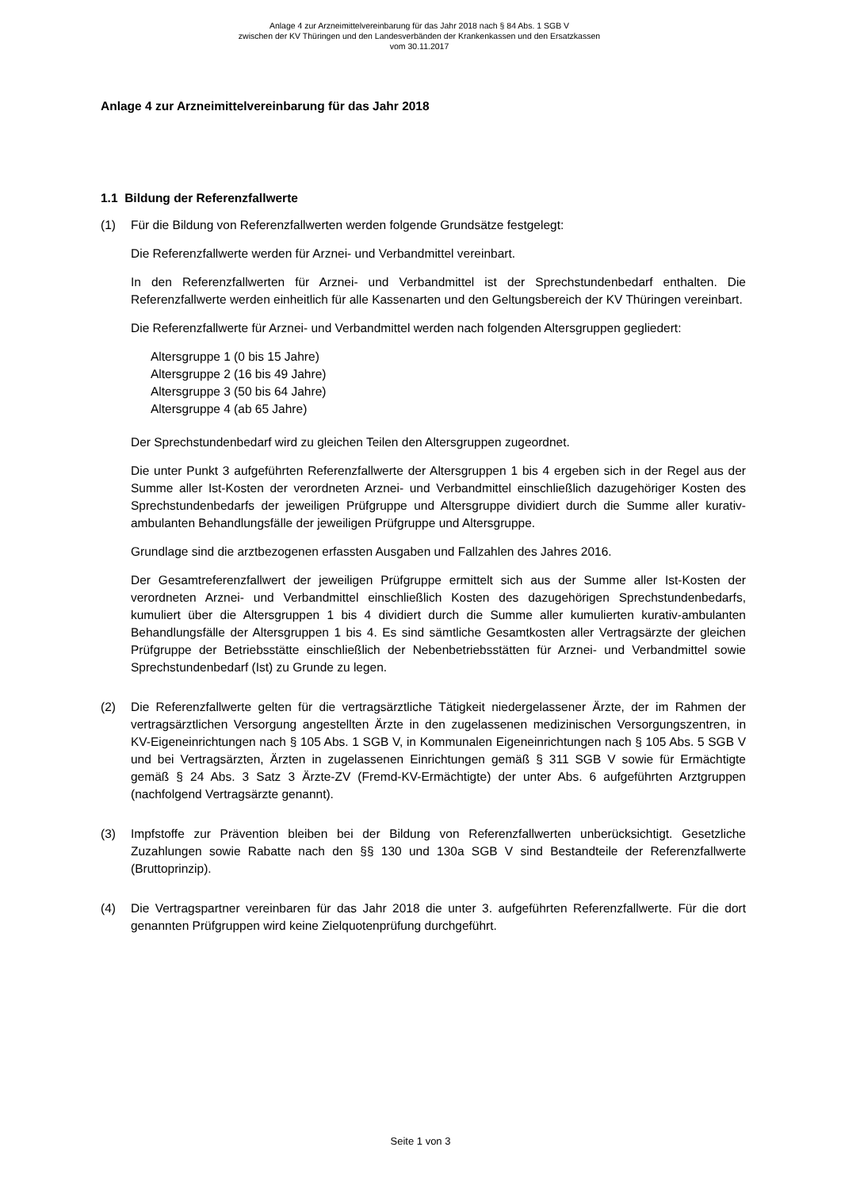Anlage 4 zur Arzneimittelvereinbarung für das Jahr 2018 nach § 84 Abs. 1 SGB V
zwischen der KV Thüringen und den Landesverbänden der Krankenkassen und den Ersatzkassen
vom 30.11.2017
Anlage 4 zur Arzneimittelvereinbarung für das Jahr 2018
1.1 Bildung der Referenzfallwerte
(1) Für die Bildung von Referenzfallwerten werden folgende Grundsätze festgelegt:
Die Referenzfallwerte werden für Arznei- und Verbandmittel vereinbart.
In den Referenzfallwerten für Arznei- und Verbandmittel ist der Sprechstundenbedarf enthalten. Die Referenzfallwerte werden einheitlich für alle Kassenarten und den Geltungsbereich der KV Thüringen vereinbart.
Die Referenzfallwerte für Arznei- und Verbandmittel werden nach folgenden Altersgruppen gegliedert:
Altersgruppe 1 (0 bis 15 Jahre)
Altersgruppe 2 (16 bis 49 Jahre)
Altersgruppe 3 (50 bis 64 Jahre)
Altersgruppe 4 (ab 65 Jahre)
Der Sprechstundenbedarf wird zu gleichen Teilen den Altersgruppen zugeordnet.
Die unter Punkt 3 aufgeführten Referenzfallwerte der Altersgruppen 1 bis 4 ergeben sich in der Regel aus der Summe aller Ist-Kosten der verordneten Arznei- und Verbandmittel einschließlich dazugehöriger Kosten des Sprechstundenbedarfs der jeweiligen Prüfgruppe und Altersgruppe dividiert durch die Summe aller kurativ-ambulanten Behandlungsfälle der jeweiligen Prüfgruppe und Altersgruppe.
Grundlage sind die arztbezogenen erfassten Ausgaben und Fallzahlen des Jahres 2016.
Der Gesamtreferenzfallwert der jeweiligen Prüfgruppe ermittelt sich aus der Summe aller Ist-Kosten der verordneten Arznei- und Verbandmittel einschließlich Kosten des dazugehörigen Sprechstundenbedarfs, kumuliert über die Altersgruppen 1 bis 4 dividiert durch die Summe aller kumulierten kurativ-ambulanten Behandlungsfälle der Altersgruppen 1 bis 4. Es sind sämtliche Gesamtkosten aller Vertragsärzte der gleichen Prüfgruppe der Betriebsstätte einschließlich der Nebenbetriebsstätten für Arznei- und Verbandmittel sowie Sprechstundenbedarf (Ist) zu Grunde zu legen.
(2) Die Referenzfallwerte gelten für die vertragsärztliche Tätigkeit niedergelassener Ärzte, der im Rahmen der vertragsärztlichen Versorgung angestellten Ärzte in den zugelassenen medizinischen Versorgungszentren, in KV-Eigeneinrichtungen nach § 105 Abs. 1 SGB V, in Kommunalen Eigeneinrichtungen nach § 105 Abs. 5 SGB V und bei Vertragsärzten, Ärzten in zugelassenen Einrichtungen gemäß § 311 SGB V sowie für Ermächtigte gemäß § 24 Abs. 3 Satz 3 Ärzte-ZV (Fremd-KV-Ermächtigte) der unter Abs. 6 aufgeführten Arztgruppen (nachfolgend Vertragsärzte genannt).
(3) Impfstoffe zur Prävention bleiben bei der Bildung von Referenzfallwerten unberücksichtigt. Gesetzliche Zuzahlungen sowie Rabatte nach den §§ 130 und 130a SGB V sind Bestandteile der Referenzfallwerte (Bruttoprinzip).
(4) Die Vertragspartner vereinbaren für das Jahr 2018 die unter 3. aufgeführten Referenzfallwerte. Für die dort genannten Prüfgruppen wird keine Zielquotenprüfung durchgeführt.
Seite 1 von 3